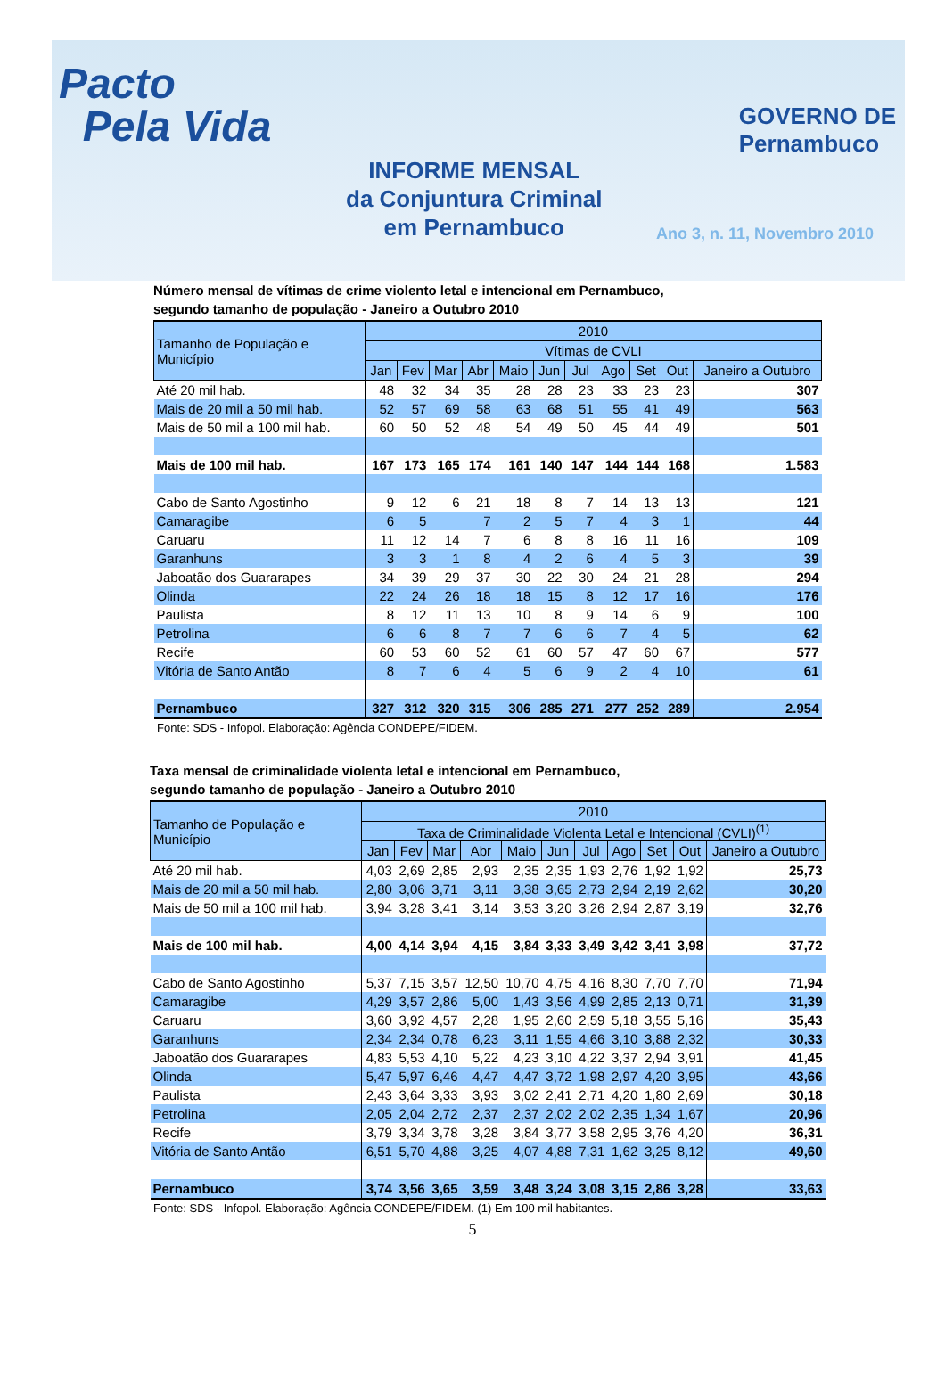Pacto
Pela Vida
GOVERNO DE
Pernambuco
INFORME MENSAL
da Conjuntura Criminal
em Pernambuco
Ano 3, n. 11, Novembro 2010
Número mensal de vítimas de crime violento letal e intencional em Pernambuco,
segundo tamanho de população - Janeiro a Outubro 2010
| Tamanho de População e Município | 2010 | | | | | | | | | | |
| --- | --- | --- | --- | --- | --- | --- | --- | --- | --- | --- | --- |
| | Vítimas de CVLI | | | | | | | | | | |
| | Jan | Fev | Mar | Abr | Maio | Jun | Jul | Ago | Set | Out | Janeiro a Outubro |
| Até 20 mil hab. | 48 | 32 | 34 | 35 | 28 | 28 | 23 | 33 | 23 | 23 | 307 |
| Mais de 20 mil a 50 mil hab. | 52 | 57 | 69 | 58 | 63 | 68 | 51 | 55 | 41 | 49 | 563 |
| Mais de 50 mil a 100 mil hab. | 60 | 50 | 52 | 48 | 54 | 49 | 50 | 45 | 44 | 49 | 501 |
| Mais de 100 mil hab. | 167 | 173 | 165 | 174 | 161 | 140 | 147 | 144 | 144 | 168 | 1.583 |
| Cabo de Santo Agostinho | 9 | 12 | 6 | 21 | 18 | 8 | 7 | 14 | 13 | 13 | 121 |
| Camaragibe | 6 | 5 | | 7 | 2 | 5 | 7 | 4 | 3 | 1 | 44 |
| Caruaru | 11 | 12 | 14 | 7 | 6 | 8 | 8 | 16 | 11 | 16 | 109 |
| Garanhuns | 3 | 3 | 1 | 8 | 4 | 2 | 6 | 4 | 5 | 3 | 39 |
| Jaboatão dos Guararapes | 34 | 39 | 29 | 37 | 30 | 22 | 30 | 24 | 21 | 28 | 294 |
| Olinda | 22 | 24 | 26 | 18 | 18 | 15 | 8 | 12 | 17 | 16 | 176 |
| Paulista | 8 | 12 | 11 | 13 | 10 | 8 | 9 | 14 | 6 | 9 | 100 |
| Petrolina | 6 | 6 | 8 | 7 | 7 | 6 | 6 | 7 | 4 | 5 | 62 |
| Recife | 60 | 53 | 60 | 52 | 61 | 60 | 57 | 47 | 60 | 67 | 577 |
| Vitória de Santo Antão | 8 | 7 | 6 | 4 | 5 | 6 | 9 | 2 | 4 | 10 | 61 |
| Pernambuco | 327 | 312 | 320 | 315 | 306 | 285 | 271 | 277 | 252 | 289 | 2.954 |
Fonte: SDS - Infopol. Elaboração: Agência CONDEPE/FIDEM.
Taxa mensal de criminalidade violenta letal e intencional em Pernambuco,
segundo tamanho de população - Janeiro a Outubro 2010
| Tamanho de População e Município | 2010 | | | | | | | | | | |
| --- | --- | --- | --- | --- | --- | --- | --- | --- | --- | --- | --- |
| | Taxa de Criminalidade Violenta Letal e Intencional (CVLI)<sup>(1)</sup> | | | | | | | | | | |
| | Jan | Fev | Mar | Abr | Maio | Jun | Jul | Ago | Set | Out | Janeiro a Outubro |
| Até 20 mil hab. | 4,03 | 2,69 | 2,85 | 2,93 | 2,35 | 2,35 | 1,93 | 2,76 | 1,92 | 1,92 | 25,73 |
| Mais de 20 mil a 50 mil hab. | 2,80 | 3,06 | 3,71 | 3,11 | 3,38 | 3,65 | 2,73 | 2,94 | 2,19 | 2,62 | 30,20 |
| Mais de 50 mil a 100 mil hab. | 3,94 | 3,28 | 3,41 | 3,14 | 3,53 | 3,20 | 3,26 | 2,94 | 2,87 | 3,19 | 32,76 |
| Mais de 100 mil hab. | 4,00 | 4,14 | 3,94 | 4,15 | 3,84 | 3,33 | 3,49 | 3,42 | 3,41 | 3,98 | 37,72 |
| Cabo de Santo Agostinho | 5,37 | 7,15 | 3,57 | 12,50 | 10,70 | 4,75 | 4,16 | 8,30 | 7,70 | 7,70 | 71,94 |
| Camaragibe | 4,29 | 3,57 | 2,86 | 5,00 | 1,43 | 3,56 | 4,99 | 2,85 | 2,13 | 0,71 | 31,39 |
| Caruaru | 3,60 | 3,92 | 4,57 | 2,28 | 1,95 | 2,60 | 2,59 | 5,18 | 3,55 | 5,16 | 35,43 |
| Garanhuns | 2,34 | 2,34 | 0,78 | 6,23 | 3,11 | 1,55 | 4,66 | 3,10 | 3,88 | 2,32 | 30,33 |
| Jaboatão dos Guararapes | 4,83 | 5,53 | 4,10 | 5,22 | 4,23 | 3,10 | 4,22 | 3,37 | 2,94 | 3,91 | 41,45 |
| Olinda | 5,47 | 5,97 | 6,46 | 4,47 | 4,47 | 3,72 | 1,98 | 2,97 | 4,20 | 3,95 | 43,66 |
| Paulista | 2,43 | 3,64 | 3,33 | 3,93 | 3,02 | 2,41 | 2,71 | 4,20 | 1,80 | 2,69 | 30,18 |
| Petrolina | 2,05 | 2,04 | 2,72 | 2,37 | 2,37 | 2,02 | 2,02 | 2,35 | 1,34 | 1,67 | 20,96 |
| Recife | 3,79 | 3,34 | 3,78 | 3,28 | 3,84 | 3,77 | 3,58 | 2,95 | 3,76 | 4,20 | 36,31 |
| Vitória de Santo Antão | 6,51 | 5,70 | 4,88 | 3,25 | 4,07 | 4,88 | 7,31 | 1,62 | 3,25 | 8,12 | 49,60 |
| Pernambuco | 3,74 | 3,56 | 3,65 | 3,59 | 3,48 | 3,24 | 3,08 | 3,15 | 2,86 | 3,28 | 33,63 |
Fonte: SDS - Infopol. Elaboração: Agência CONDEPE/FIDEM. (1) Em 100 mil habitantes.
5